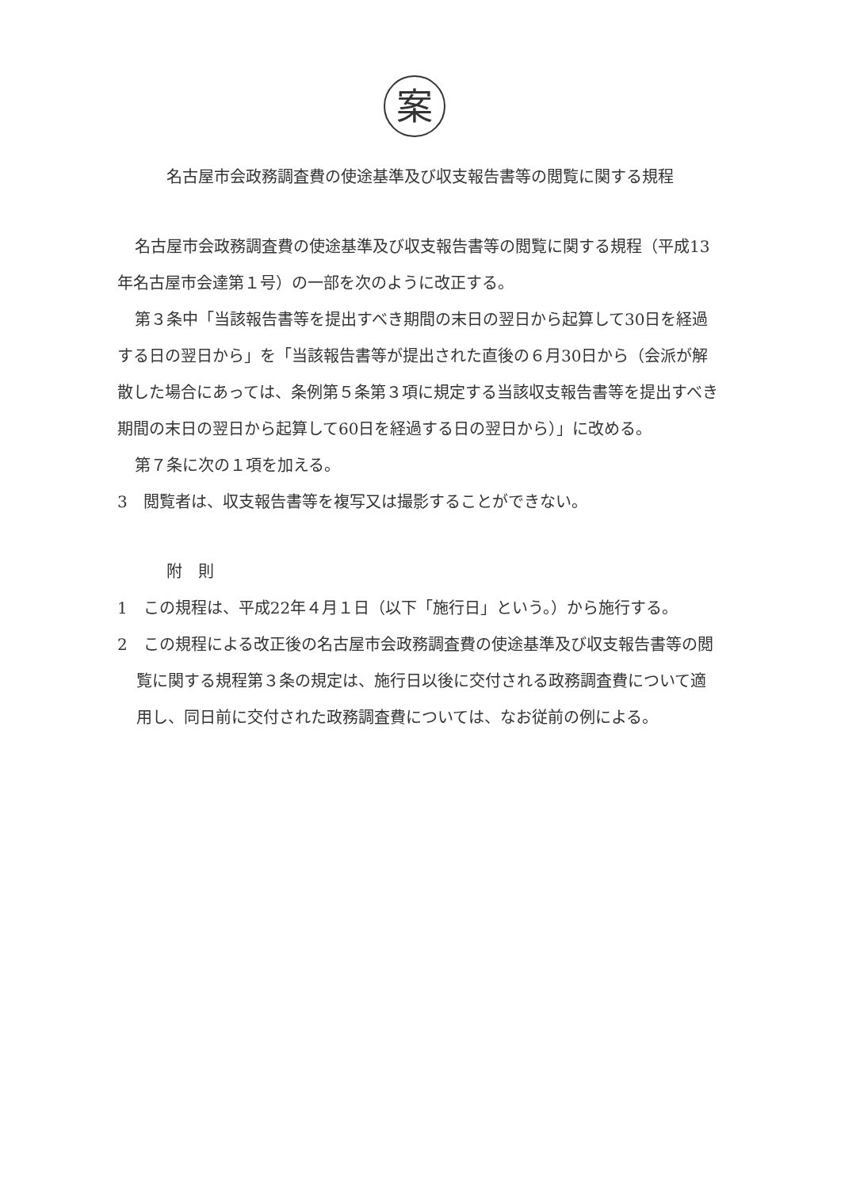案
名古屋市会政務調査費の使途基準及び収支報告書等の閲覧に関する規程
名古屋市会政務調査費の使途基準及び収支報告書等の閲覧に関する規程（平成13年名古屋市会達第１号）の一部を次のように改正する。
第３条中「当該報告書等を提出すべき期間の末日の翌日から起算して30日を経過する日の翌日から」を「当該報告書等が提出された直後の６月30日から（会派が解散した場合にあっては、条例第５条第３項に規定する当該収支報告書等を提出すべき期間の末日の翌日から起算して60日を経過する日の翌日から）」に改める。
第７条に次の１項を加える。
3　閲覧者は、収支報告書等を複写又は撮影することができない。
附　則
1　この規程は、平成22年４月１日（以下「施行日」という。）から施行する。
2　この規程による改正後の名古屋市会政務調査費の使途基準及び収支報告書等の閲覧に関する規程第３条の規定は、施行日以後に交付される政務調査費について適用し、同日前に交付された政務調査費については、なお従前の例による。